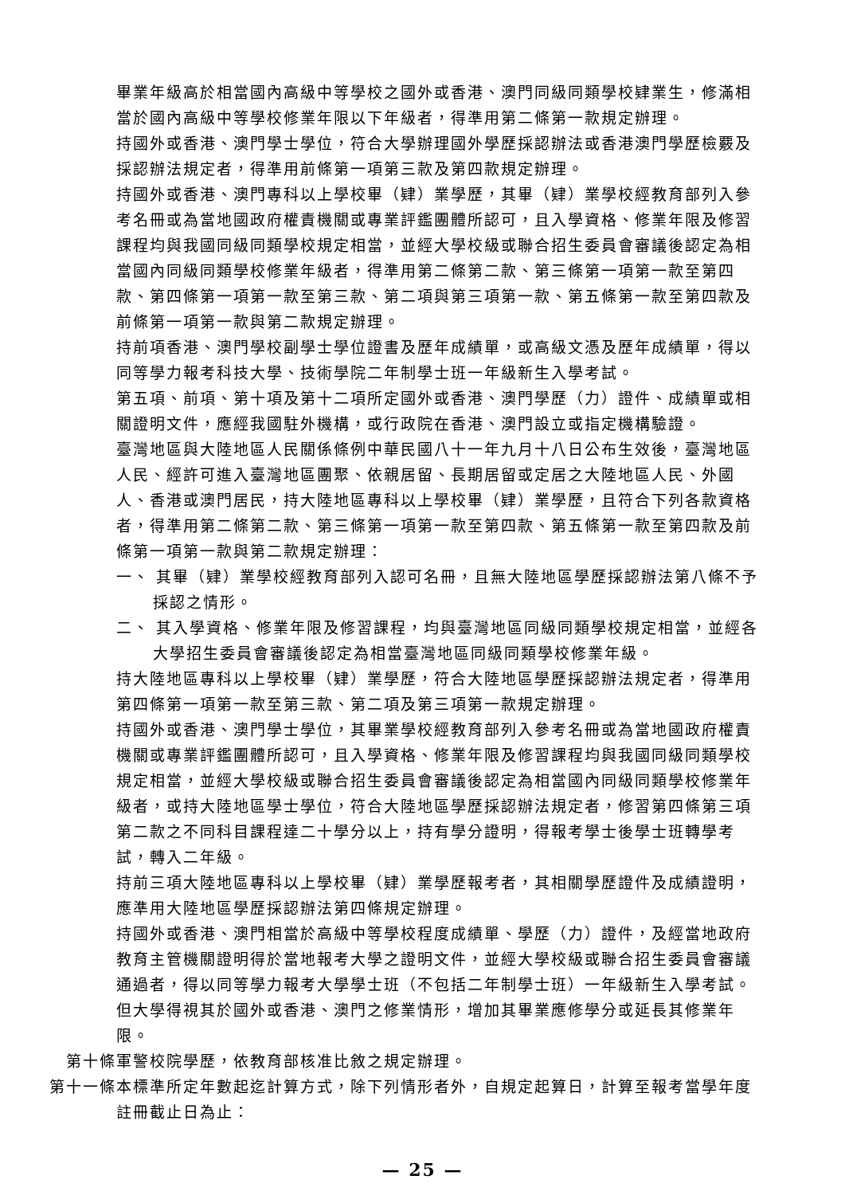畢業年級高於相當國內高級中等學校之國外或香港、澳門同級同類學校肄業生，修滿相當於國內高級中等學校修業年限以下年級者，得準用第二條第一款規定辦理。
持國外或香港、澳門學士學位，符合大學辦理國外學歷採認辦法或香港澳門學歷檢覈及採認辦法規定者，得準用前條第一項第三款及第四款規定辦理。
持國外或香港、澳門專科以上學校畢（肄）業學歷，其畢（肄）業學校經教育部列入參考名冊或為當地國政府權責機關或專業評鑑團體所認可，且入學資格、修業年限及修習課程均與我國同級同類學校規定相當，並經大學校級或聯合招生委員會審議後認定為相當國內同級同類學校修業年級者，得準用第二條第二款、第三條第一項第一款至第四款、第四條第一項第一款至第三款、第二項與第三項第一款、第五條第一款至第四款及前條第一項第一款與第二款規定辦理。
持前項香港、澳門學校副學士學位證書及歷年成績單，或高級文憑及歷年成績單，得以同等學力報考科技大學、技術學院二年制學士班一年級新生入學考試。
第五項、前項、第十項及第十二項所定國外或香港、澳門學歷（力）證件、成績單或相關證明文件，應經我國駐外機構，或行政院在香港、澳門設立或指定機構驗證。
臺灣地區與大陸地區人民關係條例中華民國八十一年九月十八日公布生效後，臺灣地區人民、經許可進入臺灣地區團聚、依親居留、長期居留或定居之大陸地區人民、外國人、香港或澳門居民，持大陸地區專科以上學校畢（肄）業學歷，且符合下列各款資格者，得準用第二條第二款、第三條第一項第一款至第四款、第五條第一款至第四款及前條第一項第一款與第二款規定辦理：
一、 其畢（肄）業學校經教育部列入認可名冊，且無大陸地區學歷採認辦法第八條不予採認之情形。
二、 其入學資格、修業年限及修習課程，均與臺灣地區同級同類學校規定相當，並經各大學招生委員會審議後認定為相當臺灣地區同級同類學校修業年級。
持大陸地區專科以上學校畢（肄）業學歷，符合大陸地區學歷採認辦法規定者，得準用第四條第一項第一款至第三款、第二項及第三項第一款規定辦理。
持國外或香港、澳門學士學位，其畢業學校經教育部列入參考名冊或為當地國政府權責機關或專業評鑑團體所認可，且入學資格、修業年限及修習課程均與我國同級同類學校規定相當，並經大學校級或聯合招生委員會審議後認定為相當國內同級同類學校修業年級者，或持大陸地區學士學位，符合大陸地區學歷採認辦法規定者，修習第四條第三項第二款之不同科目課程達二十學分以上，持有學分證明，得報考學士後學士班轉學考試，轉入二年級。
持前三項大陸地區專科以上學校畢（肄）業學歷報考者，其相關學歷證件及成績證明，應準用大陸地區學歷採認辦法第四條規定辦理。
持國外或香港、澳門相當於高級中等學校程度成績單、學歷（力）證件，及經當地政府教育主管機關證明得於當地報考大學之證明文件，並經大學校級或聯合招生委員會審議通過者，得以同等學力報考大學學士班（不包括二年制學士班）一年級新生入學考試。但大學得視其於國外或香港、澳門之修業情形，增加其畢業應修學分或延長其修業年限。
第十條 軍警校院學歷，依教育部核准比敘之規定辦理。
第十一條 本標準所定年數起迄計算方式，除下列情形者外，自規定起算日，計算至報考當學年度註冊截止日為止：
— 25 —